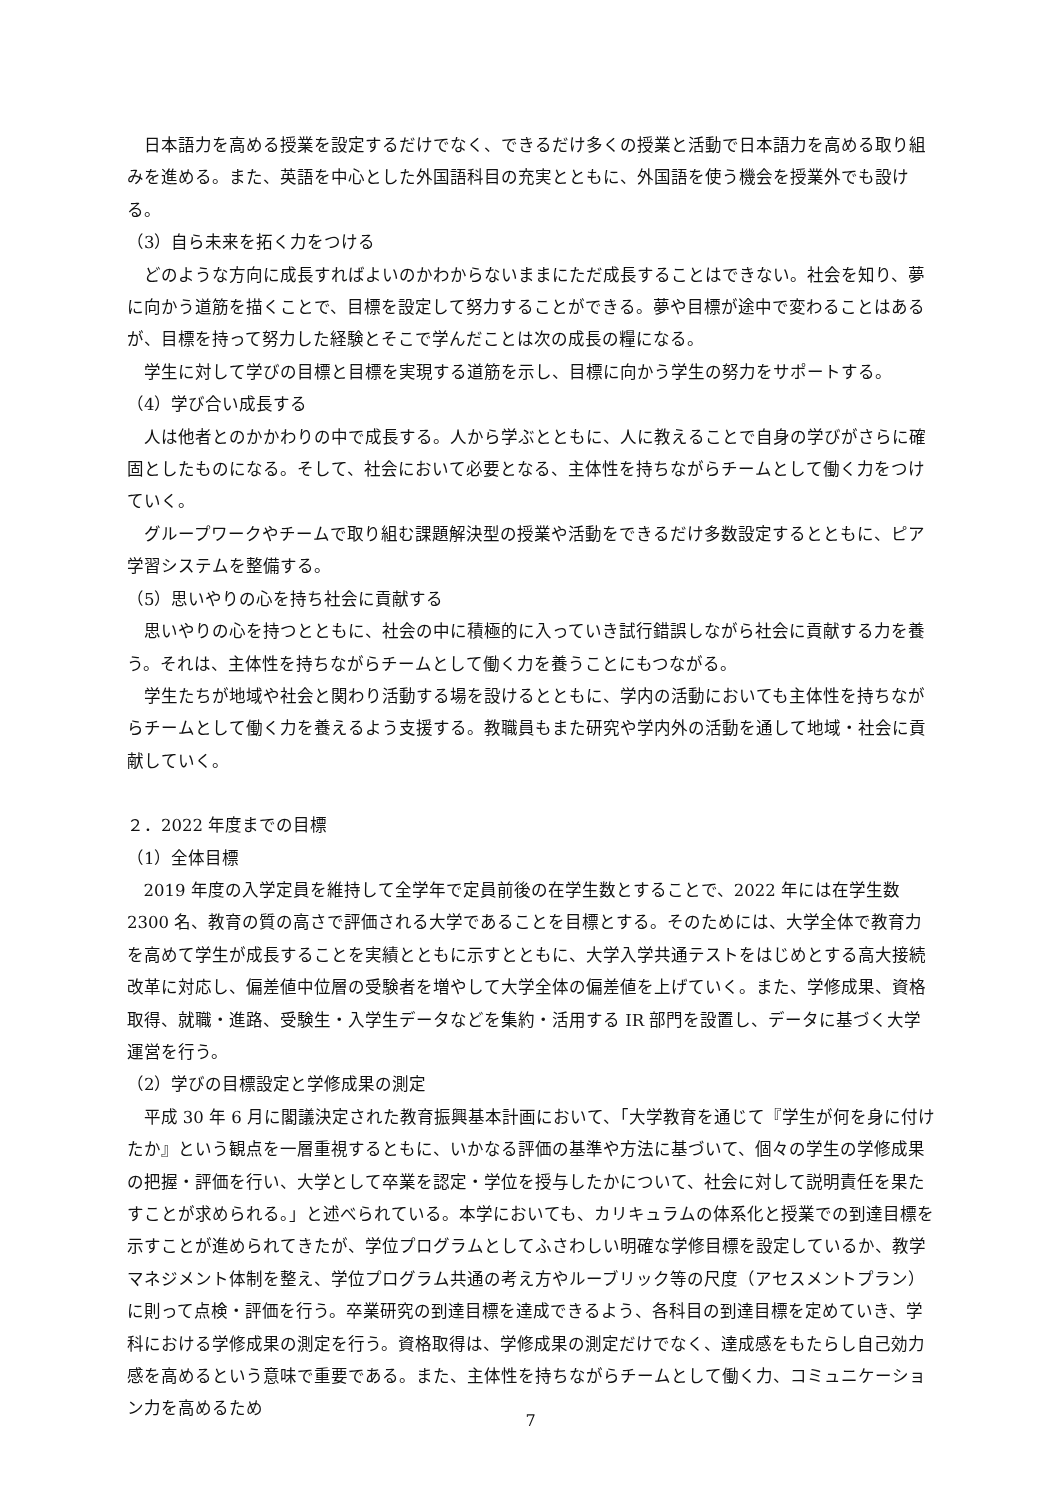日本語力を高める授業を設定するだけでなく、できるだけ多くの授業と活動で日本語力を高める取り組みを進める。また、英語を中心とした外国語科目の充実とともに、外国語を使う機会を授業外でも設ける。
（3）自ら未来を拓く力をつける
どのような方向に成長すればよいのかわからないままにただ成長することはできない。社会を知り、夢に向かう道筋を描くことで、目標を設定して努力することができる。夢や目標が途中で変わることはあるが、目標を持って努力した経験とそこで学んだことは次の成長の糧になる。
学生に対して学びの目標と目標を実現する道筋を示し、目標に向かう学生の努力をサポートする。
（4）学び合い成長する
人は他者とのかかわりの中で成長する。人から学ぶとともに、人に教えることで自身の学びがさらに確固としたものになる。そして、社会において必要となる、主体性を持ちながらチームとして働く力をつけていく。
グループワークやチームで取り組む課題解決型の授業や活動をできるだけ多数設定するとともに、ピア学習システムを整備する。
（5）思いやりの心を持ち社会に貢献する
思いやりの心を持つとともに、社会の中に積極的に入っていき試行錯誤しながら社会に貢献する力を養う。それは、主体性を持ちながらチームとして働く力を養うことにもつながる。
学生たちが地域や社会と関わり活動する場を設けるとともに、学内の活動においても主体性を持ちながらチームとして働く力を養えるよう支援する。教職員もまた研究や学内外の活動を通して地域・社会に貢献していく。
２．2022 年度までの目標
（1）全体目標
2019 年度の入学定員を維持して全学年で定員前後の在学生数とすることで、2022 年には在学生数 2300 名、教育の質の高さで評価される大学であることを目標とする。そのためには、大学全体で教育力を高めて学生が成長することを実績とともに示すとともに、大学入学共通テストをはじめとする高大接続改革に対応し、偏差値中位層の受験者を増やして大学全体の偏差値を上げていく。また、学修成果、資格取得、就職・進路、受験生・入学生データなどを集約・活用する IR 部門を設置し、データに基づく大学運営を行う。
（2）学びの目標設定と学修成果の測定
平成 30 年 6 月に閣議決定された教育振興基本計画において、「大学教育を通じて『学生が何を身に付けたか』という観点を一層重視するともに、いかなる評価の基準や方法に基づいて、個々の学生の学修成果の把握・評価を行い、大学として卒業を認定・学位を授与したかについて、社会に対して説明責任を果たすことが求められる。」と述べられている。本学においても、カリキュラムの体系化と授業での到達目標を示すことが進められてきたが、学位プログラムとしてふさわしい明確な学修目標を設定しているか、教学マネジメント体制を整え、学位プログラム共通の考え方やルーブリック等の尺度（アセスメントプラン）に則って点検・評価を行う。卒業研究の到達目標を達成できるよう、各科目の到達目標を定めていき、学科における学修成果の測定を行う。資格取得は、学修成果の測定だけでなく、達成感をもたらし自己効力感を高めるという意味で重要である。また、主体性を持ちながらチームとして働く力、コミュニケーション力を高めるため
7